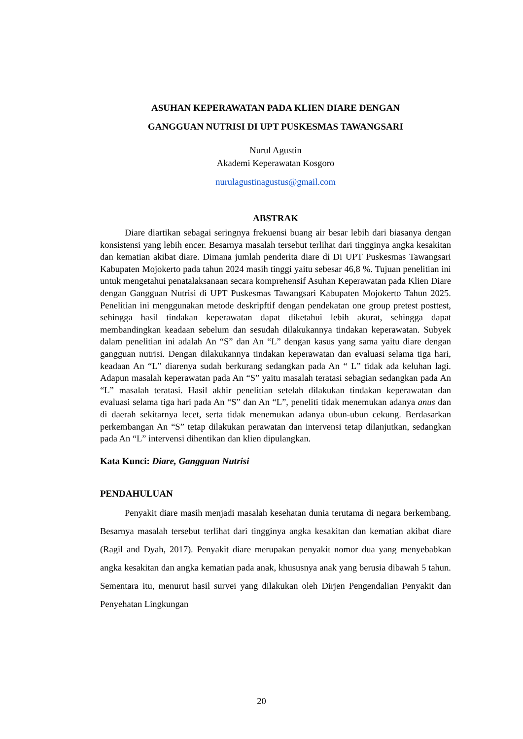ASUHAN KEPERAWATAN PADA KLIEN DIARE DENGAN
GANGGUAN NUTRISI DI UPT PUSKESMAS TAWANGSARI
Nurul Agustin
Akademi Keperawatan Kosgoro
nurulagustinagustus@gmail.com
ABSTRAK
Diare diartikan sebagai seringnya frekuensi buang air besar lebih dari biasanya dengan konsistensi yang lebih encer. Besarnya masalah tersebut terlihat dari tingginya angka kesakitan dan kematian akibat diare. Dimana jumlah penderita diare di Di UPT Puskesmas Tawangsari Kabupaten Mojokerto pada tahun 2024 masih tinggi yaitu sebesar 46,8 %. Tujuan penelitian ini untuk mengetahui penatalaksanaan secara komprehensif Asuhan Keperawatan pada Klien Diare dengan Gangguan Nutrisi di UPT Puskesmas Tawangsari Kabupaten Mojokerto Tahun 2025. Penelitian ini menggunakan metode deskripftif dengan pendekatan one group pretest posttest, sehingga hasil tindakan keperawatan dapat diketahui lebih akurat, sehingga dapat membandingkan keadaan sebelum dan sesudah dilakukannya tindakan keperawatan. Subyek dalam penelitian ini adalah An “S” dan An “L” dengan kasus yang sama yaitu diare dengan gangguan nutrisi. Dengan dilakukannya tindakan keperawatan dan evaluasi selama tiga hari, keadaan An “L” diarenya sudah berkurang sedangkan pada An “ L” tidak ada keluhan lagi. Adapun masalah keperawatan pada An “S” yaitu masalah teratasi sebagian sedangkan pada An “L” masalah teratasi. Hasil akhir penelitian setelah dilakukan tindakan keperawatan dan evaluasi selama tiga hari pada An “S” dan An “L”, peneliti tidak menemukan adanya anus dan di daerah sekitarnya lecet, serta tidak menemukan adanya ubun-ubun cekung. Berdasarkan perkembangan An “S” tetap dilakukan perawatan dan intervensi tetap dilanjutkan, sedangkan pada An “L” intervensi dihentikan dan klien dipulangkan.
Kata Kunci: Diare, Gangguan Nutrisi
PENDAHULUAN
Penyakit diare masih menjadi masalah kesehatan dunia terutama di negara berkembang. Besarnya masalah tersebut terlihat dari tingginya angka kesakitan dan kematian akibat diare (Ragil and Dyah, 2017). Penyakit diare merupakan penyakit nomor dua yang menyebabkan angka kesakitan dan angka kematian pada anak, khususnya anak yang berusia dibawah 5 tahun. Sementara itu, menurut hasil survei yang dilakukan oleh Dirjen Pengendalian Penyakit dan Penyehatan Lingkungan
20